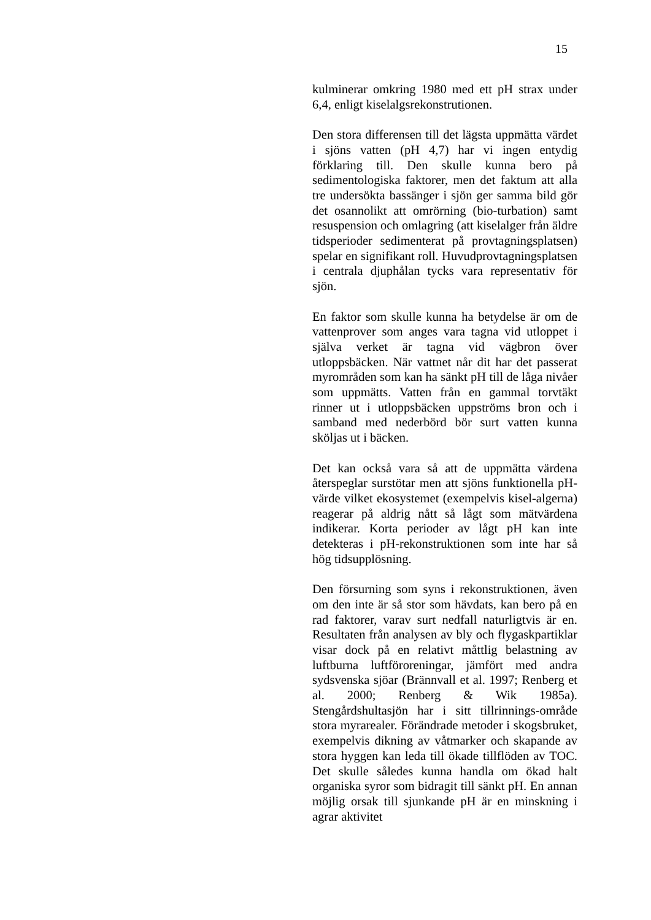15
kulminerar omkring 1980 med ett pH strax under 6,4, enligt kiselalgsrekonstrutionen.
Den stora differensen till det lägsta uppmätta värdet i sjöns vatten (pH 4,7) har vi ingen entydig förklaring till. Den skulle kunna bero på sedimentologiska faktorer, men det faktum att alla tre undersökta bassänger i sjön ger samma bild gör det osannolikt att omrörning (bio-turbation) samt resuspension och omlagring (att kiselalger från äldre tidsperioder sedimenterat på provtagningsplatsen) spelar en signifikant roll. Huvudprovtagningsplatsen i centrala djuphålan tycks vara representativ för sjön.
En faktor som skulle kunna ha betydelse är om de vattenprover som anges vara tagna vid utloppet i själva verket är tagna vid vägbron över utloppsbäcken. När vattnet når dit har det passerat myrområden som kan ha sänkt pH till de låga nivåer som uppmätts. Vatten från en gammal torvtäkt rinner ut i utloppsbäcken uppströms bron och i samband med nederbörd bör surt vatten kunna sköljas ut i bäcken.
Det kan också vara så att de uppmätta värdena återspeglar surstötar men att sjöns funktionella pH-värde vilket ekosystemet (exempelvis kisel-algerna) reagerar på aldrig nått så lågt som mätvärdena indikerar. Korta perioder av lågt pH kan inte detekteras i pH-rekonstruktionen som inte har så hög tidsupplösning.
Den försurning som syns i rekonstruktionen, även om den inte är så stor som hävdats, kan bero på en rad faktorer, varav surt nedfall naturligtvis är en. Resultaten från analysen av bly och flygaskpartiklar visar dock på en relativt måttlig belastning av luftburna luftföroreningar, jämfört med andra sydsvenska sjöar (Brännvall et al. 1997; Renberg et al. 2000; Renberg & Wik 1985a). Stengårdshultasjön har i sitt tillrinnings-område stora myrarealer. Förändrade metoder i skogsbruket, exempelvis dikning av våtmarker och skapande av stora hyggen kan leda till ökade tillflöden av TOC. Det skulle således kunna handla om ökad halt organiska syror som bidragit till sänkt pH. En annan möjlig orsak till sjunkande pH är en minskning i agrar aktivitet